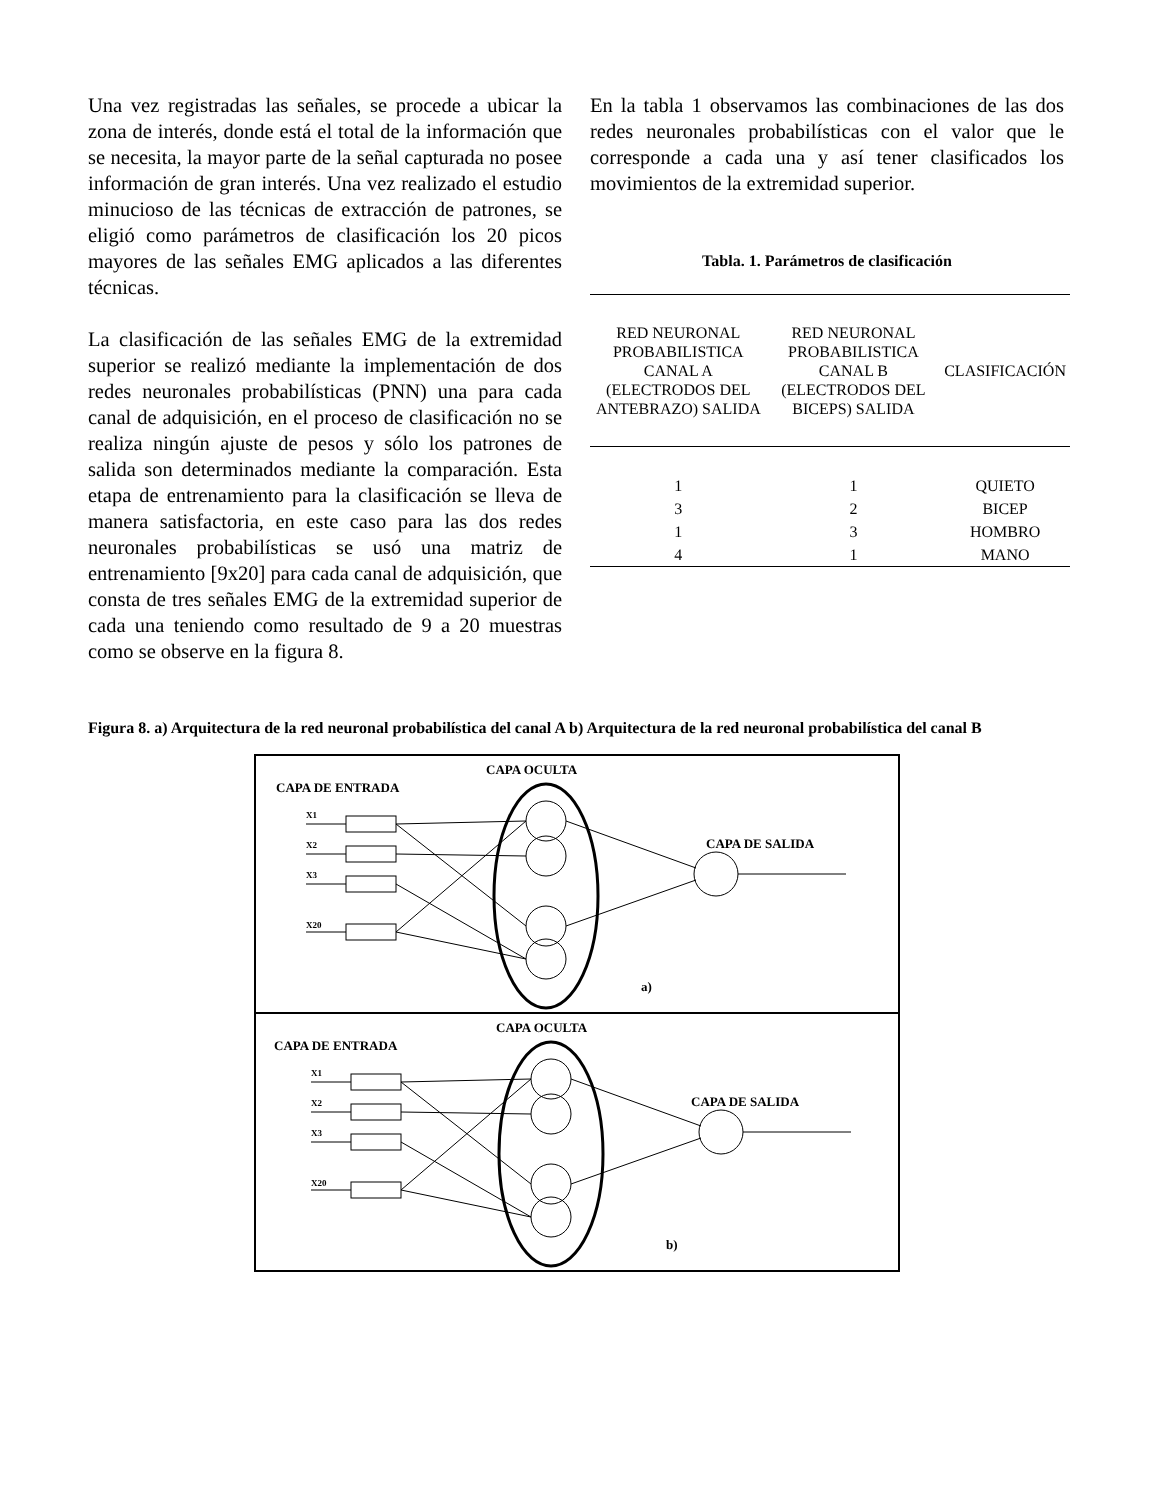Una vez registradas las señales, se procede a ubicar la zona de interés, donde está el total de la información que se necesita, la mayor parte de la señal capturada no posee información de gran interés. Una vez realizado el estudio minucioso de las técnicas de extracción de patrones, se eligió como parámetros de clasificación los 20 picos mayores de las señales EMG aplicados a las diferentes técnicas.
La clasificación de las señales EMG de la extremidad superior se realizó mediante la implementación de dos redes neuronales probabilísticas (PNN) una para cada canal de adquisición, en el proceso de clasificación no se realiza ningún ajuste de pesos y sólo los patrones de salida son determinados mediante la comparación. Esta etapa de entrenamiento para la clasificación se lleva de manera satisfactoria, en este caso para las dos redes neuronales probabilísticas se usó una matriz de entrenamiento [9x20] para cada canal de adquisición, que consta de tres señales EMG de la extremidad superior de cada una teniendo como resultado de 9 a 20 muestras como se observe en la figura 8.
En la tabla 1 observamos las combinaciones de las dos redes neuronales probabilísticas con el valor que le corresponde a cada una y así tener clasificados los movimientos de la extremidad superior.
Tabla. 1. Parámetros de clasificación
| RED NEURONAL PROBABILISTICA CANAL A (ELECTRODOS DEL ANTEBRAZO) SALIDA | RED NEURONAL PROBABILISTICA CANAL B (ELECTRODOS DEL BICEPS) SALIDA | CLASIFICACIÓN |
| --- | --- | --- |
| 1 | 1 | QUIETO |
| 3 | 2 | BICEP |
| 1 | 3 | HOMBRO |
| 4 | 1 | MANO |
Figura 8. a) Arquitectura de la red neuronal probabilística del canal A b) Arquitectura de la red neuronal probabilística del canal B
CAPA OCULTA
CAPA DE ENTRADA
CAPA DE SALIDA
X1
X2
X3
X20
a)
CAPA OCULTA
CAPA DE ENTRADA
CAPA DE SALIDA
X1
X2
X3
X20
b)